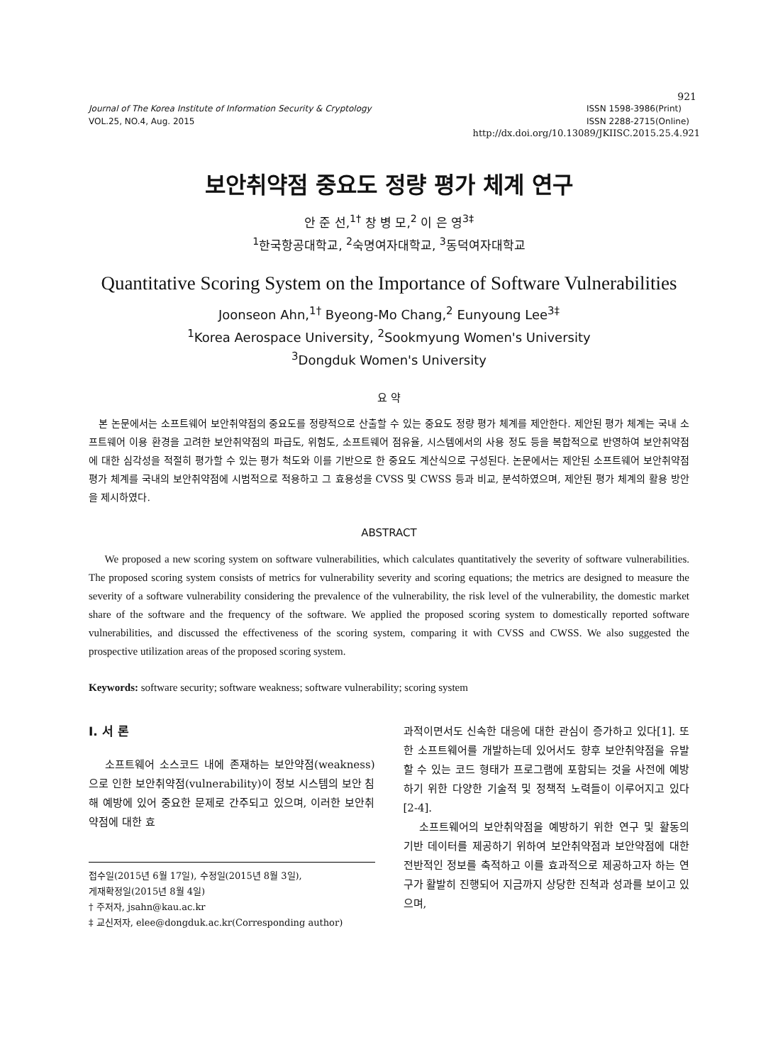921
Journal of The Korea Institute of Information Security & Cryptology
VOL.25, NO.4, Aug. 2015
ISSN 1598-3986(Print)
ISSN 2288-2715(Online)
http://dx.doi.org/10.13089/JKIISC.2015.25.4.921
보안취약점 중요도 정량 평가 체계 연구
안 준 선,<sup>1†</sup> 창 병 모,<sup>2</sup> 이 은 영<sup>3‡</sup>
<sup>1</sup> 한국항공대학교, <sup>2</sup>숙명여자대학교, <sup>3</sup>동덕여자대학교
Quantitative Scoring System on the Importance of Software Vulnerabilities
Joonseon Ahn,<sup>1†</sup> Byeong-Mo Chang,<sup>2</sup> Eunyoung Lee<sup>3‡</sup>
<sup>1</sup> Korea Aerospace University, <sup>2</sup>Sookmyung Women's University
<sup>3</sup> Dongduk Women's University
요 약
본 논문에서는 소프트웨어 보안취약점의 중요도를 정량적으로 산출할 수 있는 중요도 정량 평가 체계를 제안한다. 제안된 평가 체계는 국내 소프트웨어 이용 환경을 고려한 보안취약점의 파급도, 위험도, 소프트웨어 점유율, 시스템에서의 사용 정도 등을 복합적으로 반영하여 보안취약점에 대한 심각성을 적절히 평가할 수 있는 평가 척도와 이를 기반으로 한 중요도 계산식으로 구성된다. 논문에서는 제안된 소프트웨어 보안취약점 평가 체계를 국내의 보안취약점에 시범적으로 적용하고 그 효용성을 CVSS 및 CWSS 등과 비교, 분석하였으며, 제안된 평가 체계의 활용 방안을 제시하였다.
ABSTRACT
We proposed a new scoring system on software vulnerabilities, which calculates quantitatively the severity of software vulnerabilities. The proposed scoring system consists of metrics for vulnerability severity and scoring equations; the metrics are designed to measure the severity of a software vulnerability considering the prevalence of the vulnerability, the risk level of the vulnerability, the domestic market share of the software and the frequency of the software. We applied the proposed scoring system to domestically reported software vulnerabilities, and discussed the effectiveness of the scoring system, comparing it with CVSS and CWSS. We also suggested the prospective utilization areas of the proposed scoring system.
Keywords: software security; software weakness; software vulnerability; scoring system
I. 서 론
소프트웨어 소스코드 내에 존재하는 보안약점(weakness)으로 인한 보안취약점(vulnerability)이 정보 시스템의 보안 침해 예방에 있어 중요한 문제로 간주되고 있으며, 이러한 보안취약점에 대한 효
접수일(2015년 6월 17일), 수정일(2015년 8월 3일),
게재확정일(2015년 8월 4일)
† 주저자, jsahn@kau.ac.kr
‡ 교신저자, elee@dongduk.ac.kr(Corresponding author)
과적이면서도 신속한 대응에 대한 관심이 증가하고 있다[1]. 또한 소프트웨어를 개발하는데 있어서도 향후 보안취약점을 유발할 수 있는 코드 형태가 프로그램에 포함되는 것을 사전에 예방하기 위한 다양한 기술적 및 정책적 노력들이 이루어지고 있다[2-4].
소프트웨어의 보안취약점을 예방하기 위한 연구 및 활동의 기반 데이터를 제공하기 위하여 보안취약점과 보안약점에 대한 전반적인 정보를 축적하고 이를 효과적으로 제공하고자 하는 연구가 활발히 진행되어 지금까지 상당한 진척과 성과를 보이고 있으며,